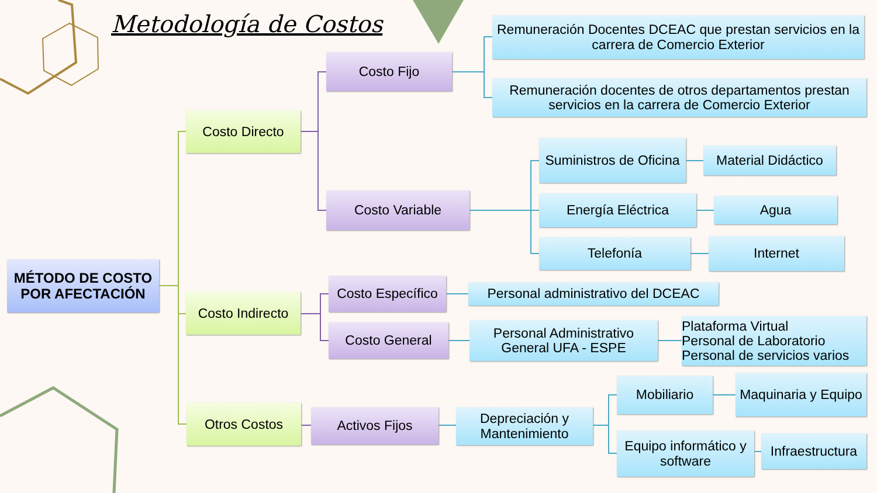Metodología de Costos
MÉTODO DE COSTO POR AFECTACIÓN
Costo Directo
Costo Indirecto
Otros Costos
Costo Fijo
Costo Variable
Costo Específico
Costo General
Activos Fijos
Remuneración Docentes DCEAC que prestan servicios en la carrera de Comercio Exterior
Remuneración docentes de otros departamentos prestan servicios en la carrera de Comercio Exterior
Suministros de Oficina
Material Didáctico
Energía Eléctrica Agua
Telefonía Internet
Personal administrativo del DCEAC
Personal Administrativo General UFA - ESPE
Plataforma Virtual
Personal de Laboratorio
Personal de servicios varios
Depreciación y Mantenimiento
Mobiliario
Maquinaria y Equipo
Equipo informático y software
Infraestructura